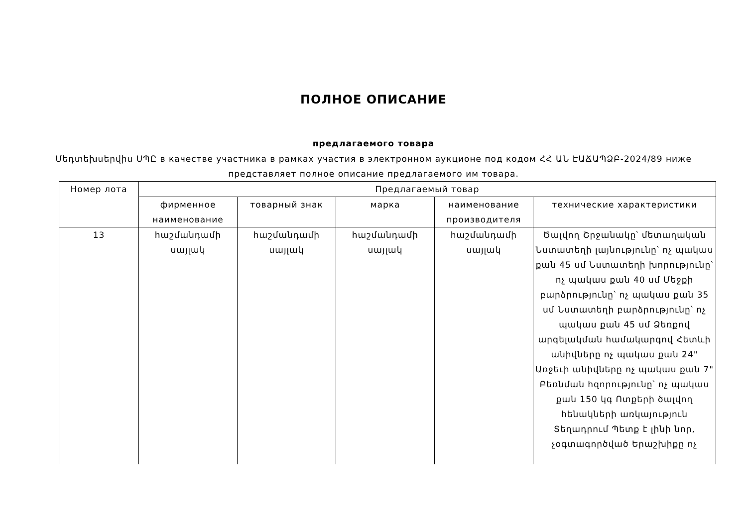ПОЛНОЕ ОПИСАНИЕ
предлагаемого товара
Մեդտեխսերվիս ՍՊԸ в качестве участника в рамках участия в электронном аукционе под кодом ՀՀ ԱՆ ԷԱՃԱՊՁԲ-2024/89 ниже представляет полное описание предлагаемого им товара.
| Номер лота | Предлагаемый товар | | | | |
| --- | --- | --- | --- | --- | --- |
| | фирменное наименование | товарный знак | марка | наименование производителя | технические характеристики |
| 13 | հաշմանդամի սայլակ | հաշմանդամի սայլակ | հաշմանդամի սայլակ | հաշմանդամի սայլակ | Ծալվող Շրջանակը՝ մետաղական Նստատեղի լայնությունը՝ ոչ պակաս քան 45 սմ Նստատեղի խորությունը՝ ոչ պակաս քան 40 սմ Մեջքի բարձրությունը՝ ոչ պակաս քան 35 սմ Նստատեղի բարձրությունը՝ ոչ պակաս քան 45 սմ Ձեռքով արգելակման համակարգով Հետևի անիվները ոչ պակաս քան 24" Առջեւի անիվները ոչ պակաս քան 7" Բեռնման հզորությունը՝ ոչ պակաս քան 150 կգ Ոտքերի ծալվող հենակների առկայություն Տեղադրում Պետք է լինի նոր, չօգտագործված Երաշխիքը ոչ |